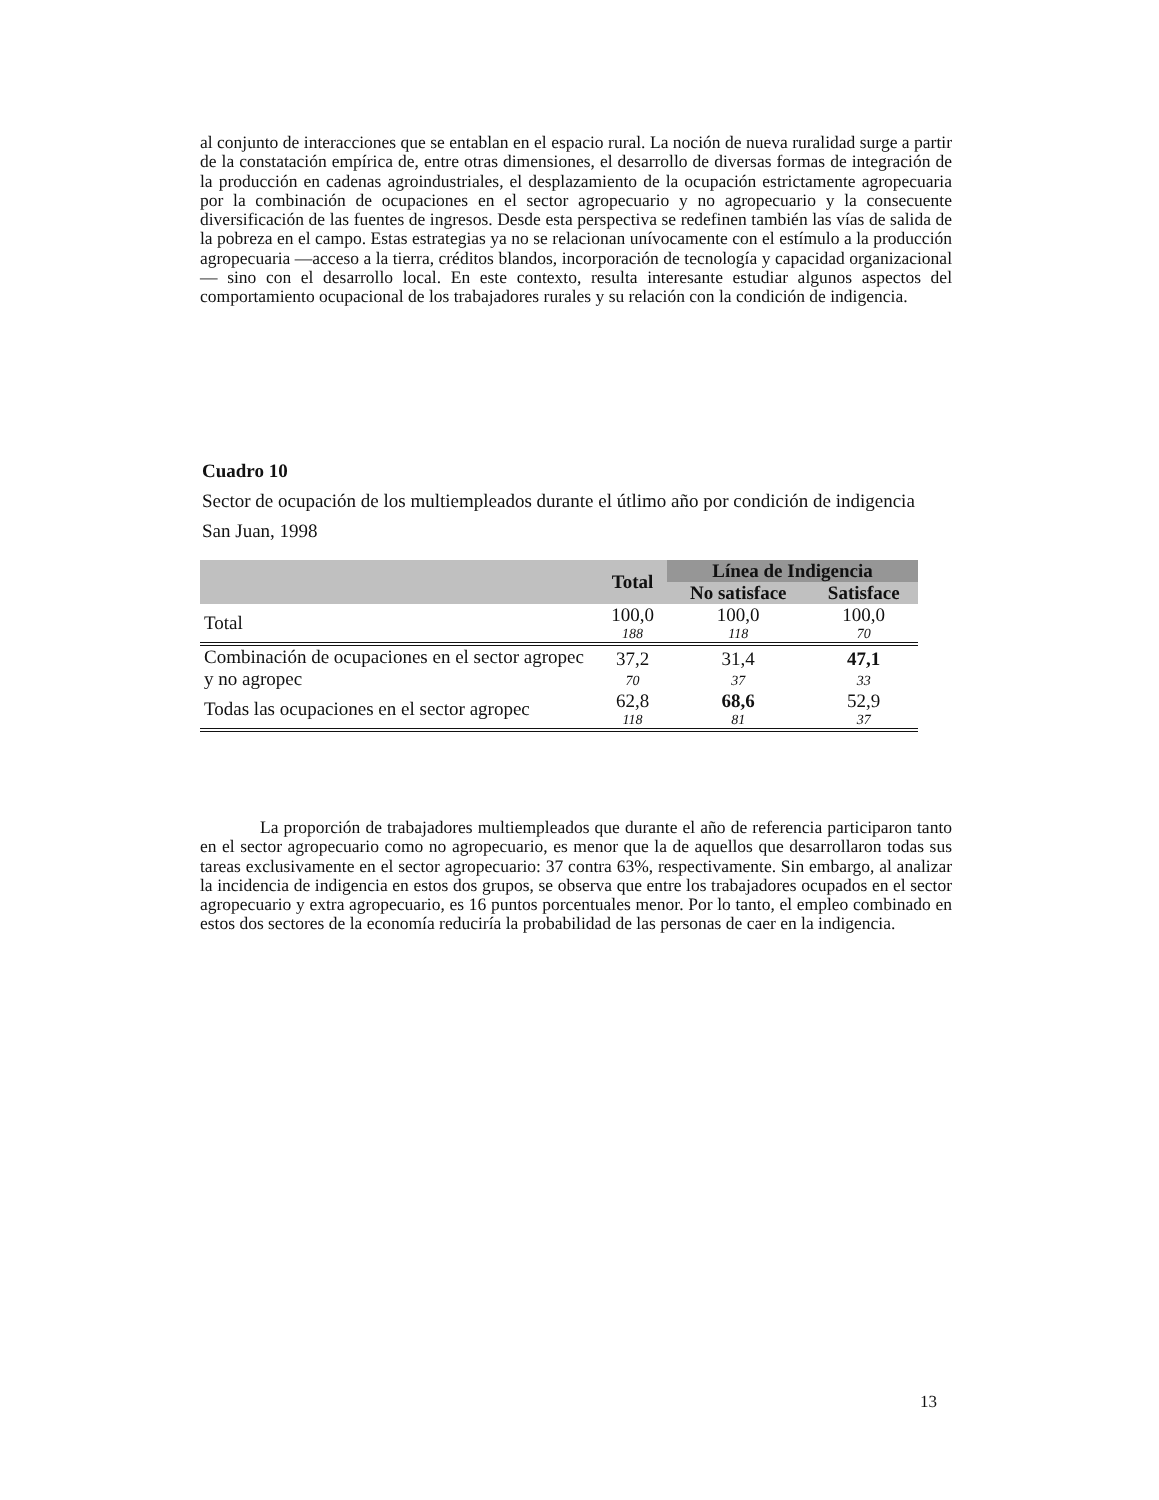al conjunto de interacciones que se entablan en el espacio rural. La noción de nueva ruralidad surge a partir de la constatación empírica de, entre otras dimensiones, el desarrollo de diversas formas de integración de la producción en cadenas agroindustriales, el desplazamiento de la ocupación estrictamente agropecuaria por la combinación de ocupaciones en el sector agropecuario y no agropecuario y la consecuente diversificación de las fuentes de ingresos. Desde esta perspectiva se redefinen también las vías de salida de la pobreza en el campo. Estas estrategias ya no se relacionan unívocamente con el estímulo a la producción agropecuaria —acceso a la tierra, créditos blandos, incorporación de tecnología y capacidad organizacional— sino con el desarrollo local. En este contexto, resulta interesante estudiar algunos aspectos del comportamiento ocupacional de los trabajadores rurales y su relación con la condición de indigencia.
Cuadro 10
Sector de ocupación de los multiempleados durante el útlimo año por condición de indigencia
San Juan, 1998
| | Total | Línea de Indigencia | |
| --- | --- | --- | --- |
| | | No satisface | Satisface |
| Total | 100,0 | 100,0 | 100,0 |
| | 188 | 118 | 70 |
| Combinación de ocupaciones en el sector agropec y no agropec | 37,2 | 31,4 | 47,1 |
| | 70 | 37 | 33 |
| Todas las ocupaciones en el sector agropec | 62,8 | 68,6 | 52,9 |
| | 118 | 81 | 37 |
La proporción de trabajadores multiempleados que durante el año de referencia participaron tanto en el sector agropecuario como no agropecuario, es menor que la de aquellos que desarrollaron todas sus tareas exclusivamente en el sector agropecuario: 37 contra 63%, respectivamente. Sin embargo, al analizar la incidencia de indigencia en estos dos grupos, se observa que entre los trabajadores ocupados en el sector agropecuario y extra agropecuario, es 16 puntos porcentuales menor. Por lo tanto, el empleo combinado en estos dos sectores de la economía reduciría la probabilidad de las personas de caer en la indigencia.
13